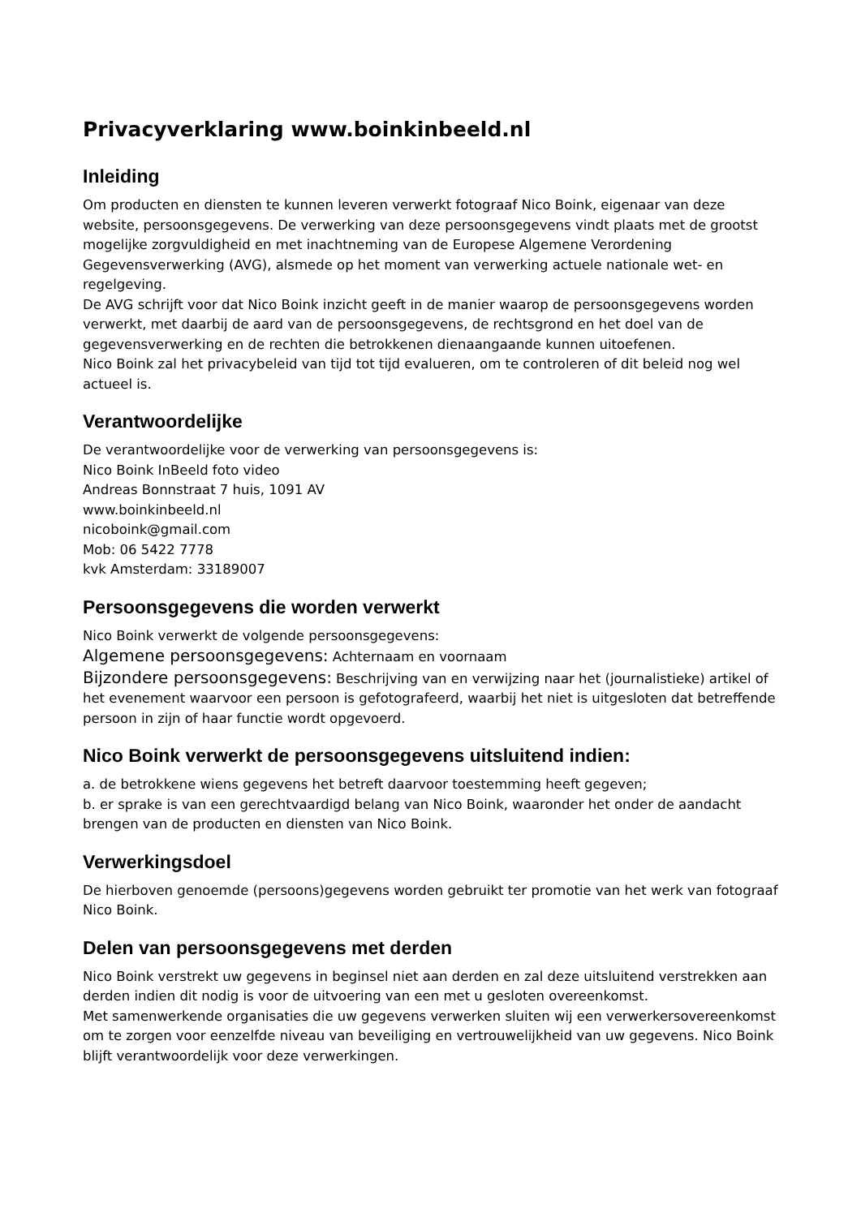Privacyverklaring www.boinkinbeeld.nl
Inleiding
Om producten en diensten te kunnen leveren verwerkt fotograaf Nico Boink, eigenaar van deze website, persoonsgegevens. De verwerking van deze persoonsgegevens vindt plaats met de grootst mogelijke zorgvuldigheid en met inachtneming van de Europese Algemene Verordening Gegevensverwerking (AVG), alsmede op het moment van verwerking actuele nationale wet- en regelgeving.
De AVG schrijft voor dat Nico Boink inzicht geeft in de manier waarop de persoonsgegevens worden verwerkt, met daarbij de aard van de persoonsgegevens, de rechtsgrond en het doel van de gegevensverwerking en de rechten die betrokkenen dienaangaande kunnen uitoefenen.
Nico Boink zal het privacybeleid van tijd tot tijd evalueren, om te controleren of dit beleid nog wel actueel is.
Verantwoordelijke
De verantwoordelijke voor de verwerking van persoonsgegevens is:
Nico Boink InBeeld foto video
Andreas Bonnstraat 7 huis, 1091 AV
www.boinkinbeeld.nl
nicoboink@gmail.com
Mob: 06 5422 7778
kvk Amsterdam: 33189007
Persoonsgegevens die worden verwerkt
Nico Boink verwerkt de volgende persoonsgegevens:
Algemene persoonsgegevens: Achternaam en voornaam
Bijzondere persoonsgegevens: Beschrijving van en verwijzing naar het (journalistieke) artikel of het evenement waarvoor een persoon is gefotografeerd, waarbij het niet is uitgesloten dat betreffende persoon in zijn of haar functie wordt opgevoerd.
Nico Boink verwerkt de persoonsgegevens uitsluitend indien:
a. de betrokkene wiens gegevens het betreft daarvoor toestemming heeft gegeven;
b. er sprake is van een gerechtvaardigd belang van Nico Boink, waaronder het onder de aandacht brengen van de producten en diensten van Nico Boink.
Verwerkingsdoel
De hierboven genoemde (persoons)gegevens worden gebruikt ter promotie van het werk van fotograaf Nico Boink.
Delen van persoonsgegevens met derden
Nico Boink verstrekt uw gegevens in beginsel niet aan derden en zal deze uitsluitend verstrekken aan derden indien dit nodig is voor de uitvoering van een met u gesloten overeenkomst.
Met samenwerkende organisaties die uw gegevens verwerken sluiten wij een verwerkersovereenkomst om te zorgen voor eenzelfde niveau van beveiliging en vertrouwelijkheid van uw gegevens. Nico Boink blijft verantwoordelijk voor deze verwerkingen.